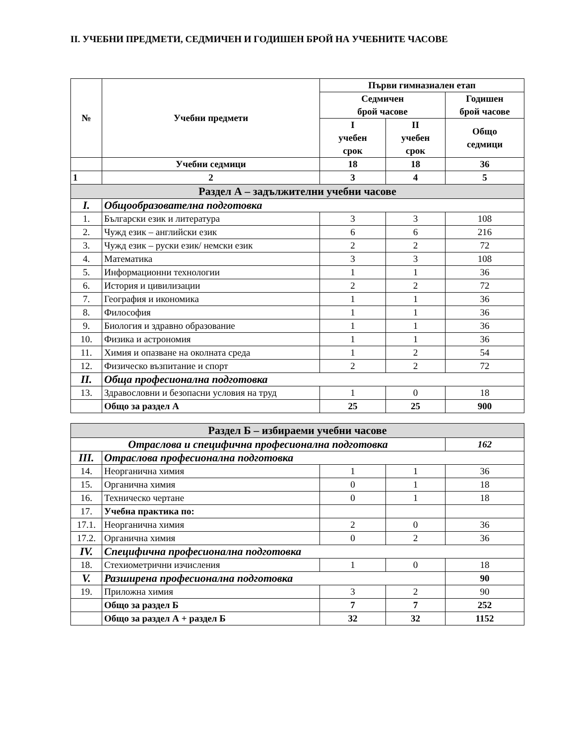II. УЧЕБНИ ПРЕДМЕТИ, СЕДМИЧЕН И ГОДИШЕН БРОЙ НА УЧЕБНИТЕ ЧАСОВЕ
| № | Учебни предмети | Първи гимназиален етап | | |
| --- | --- | --- | --- | --- |
| | | Седмичен брой часове | | Годишен брой часове |
| | | I учебен срок | II учебен срок | Общо седмици |
| | Учебни седмици | 18 | 18 | 36 |
| 1 | 2 | 3 | 4 | 5 |
| Раздел А – задължителни учебни часове | | | | |
| I. | Общообразователна подготовка | | | |
| 1. | Български език и литература | 3 | 3 | 108 |
| 2. | Чужд език – английски език | 6 | 6 | 216 |
| 3. | Чужд език – руски език/ немски език | 2 | 2 | 72 |
| 4. | Математика | 3 | 3 | 108 |
| 5. | Информационни технологии | 1 | 1 | 36 |
| 6. | История и цивилизации | 2 | 2 | 72 |
| 7. | География и икономика | 1 | 1 | 36 |
| 8. | Философия | 1 | 1 | 36 |
| 9. | Биология и здравно образование | 1 | 1 | 36 |
| 10. | Физика и астрономия | 1 | 1 | 36 |
| 11. | Химия и опазване на околната среда | 1 | 2 | 54 |
| 12. | Физическо възпитание и спорт | 2 | 2 | 72 |
| II. | Обща професионална подготовка | | | |
| 13. | Здравословни и безопасни условия на труд | 1 | 0 | 18 |
| | Общо за раздел А | 25 | 25 | 900 |
| Раздел Б – избираеми учебни часове | | | | |
| Отраслова и специфична професионална подготовка | | | | 162 |
| III. | Отраслова професионална подготовка | | | |
| 14. | Неорганична химия | 1 | 1 | 36 |
| 15. | Органична химия | 0 | 1 | 18 |
| 16. | Техническо чертане | 0 | 1 | 18 |
| 17. | Учебна практика по: | | | |
| 17.1. | Неорганична химия | 2 | 0 | 36 |
| 17.2. | Органична химия | 0 | 2 | 36 |
| IV. | Специфична професионална подготовка | | | |
| 18. | Стехиометрични изчисления | 1 | 0 | 18 |
| V. | Разширена професионална подготовка | | | 90 |
| 19. | Приложна химия | 3 | 2 | 90 |
| | Общо за раздел Б | 7 | 7 | 252 |
| | Общо за раздел А + раздел Б | 32 | 32 | 1152 |